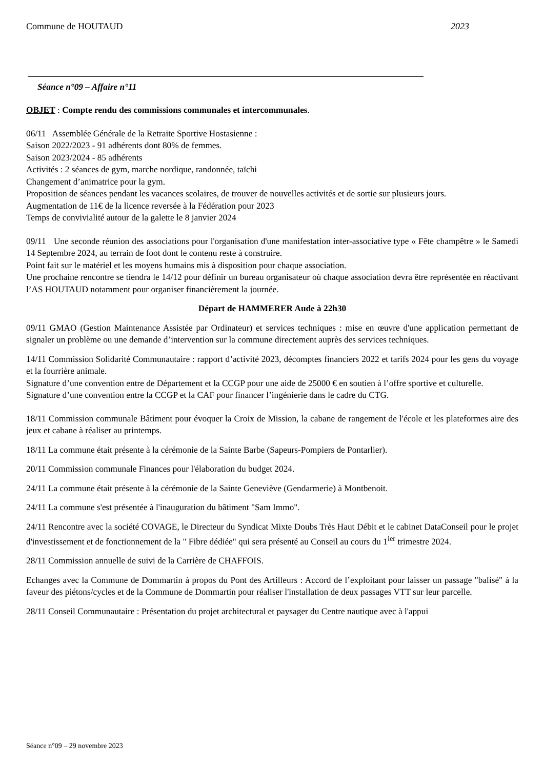Commune de HOUTAUD 2023
Séance n°09 – Affaire n°11
OBJET : Compte rendu des commissions communales et intercommunales.
06/11 Assemblée Générale de la Retraite Sportive Hostasienne :
Saison 2022/2023 - 91 adhérents dont 80% de femmes.
Saison 2023/2024 - 85 adhérents
Activités : 2 séances de gym, marche nordique, randonnée, taïchi
Changement d’animatrice pour la gym.
Proposition de séances pendant les vacances scolaires, de trouver de nouvelles activités et de sortie sur plusieurs jours.
Augmentation de 11€ de la licence reversée à la Fédération pour 2023
Temps de convivialité autour de la galette le 8 janvier 2024
09/11 Une seconde réunion des associations pour l'organisation d'une manifestation inter-associative type « Fête champêtre » le Samedi 14 Septembre 2024, au terrain de foot dont le contenu reste à construire.
Point fait sur le matériel et les moyens humains mis à disposition pour chaque association.
Une prochaine rencontre se tiendra le 14/12 pour définir un bureau organisateur où chaque association devra être représentée en réactivant l’AS HOUTAUD notamment pour organiser financièrement la journée.
Départ de HAMMERER Aude à 22h30
09/11 GMAO (Gestion Maintenance Assistée par Ordinateur) et services techniques : mise en œuvre d'une application permettant de signaler un problème ou une demande d’intervention sur la commune directement auprès des services techniques.
14/11 Commission Solidarité Communautaire : rapport d’activité 2023, décomptes financiers 2022 et tarifs 2024 pour les gens du voyage et la fourrière animale.
Signature d’une convention entre de Département et la CCGP pour une aide de 25000 € en soutien à l’offre sportive et culturelle.
Signature d’une convention entre la CCGP et la CAF pour financer l’ingénierie dans le cadre du CTG.
18/11 Commission communale Bâtiment pour évoquer la Croix de Mission, la cabane de rangement de l'école et les plateformes aire des jeux et cabane à réaliser au printemps.
18/11 La commune était présente à la cérémonie de la Sainte Barbe (Sapeurs-Pompiers de Pontarlier).
20/11 Commission communale Finances pour l'élaboration du budget 2024.
24/11 La commune était présente à la cérémonie de la Sainte Geneviève (Gendarmerie) à Montbenoit.
24/11 La commune s'est présentée à l'inauguration du bâtiment "Sam Immo".
24/11 Rencontre avec la société COVAGE, le Directeur du Syndicat Mixte Doubs Très Haut Débit et le cabinet DataConseil pour le projet d'investissement et de fonctionnement de la " Fibre dédiée" qui sera présenté au Conseil au cours du 1<sup>ier</sup> trimestre 2024.
28/11 Commission annuelle de suivi de la Carrière de CHAFFOIS.
Echanges avec la Commune de Dommartin à propos du Pont des Artilleurs : Accord de l’exploitant pour laisser un passage "balisé" à la faveur des piétons/cycles et de la Commune de Dommartin pour réaliser l'installation de deux passages VTT sur leur parcelle.
28/11 Conseil Communautaire : Présentation du projet architectural et paysager du Centre nautique avec à l'appui
Séance n°09 – 29 novembre 2023